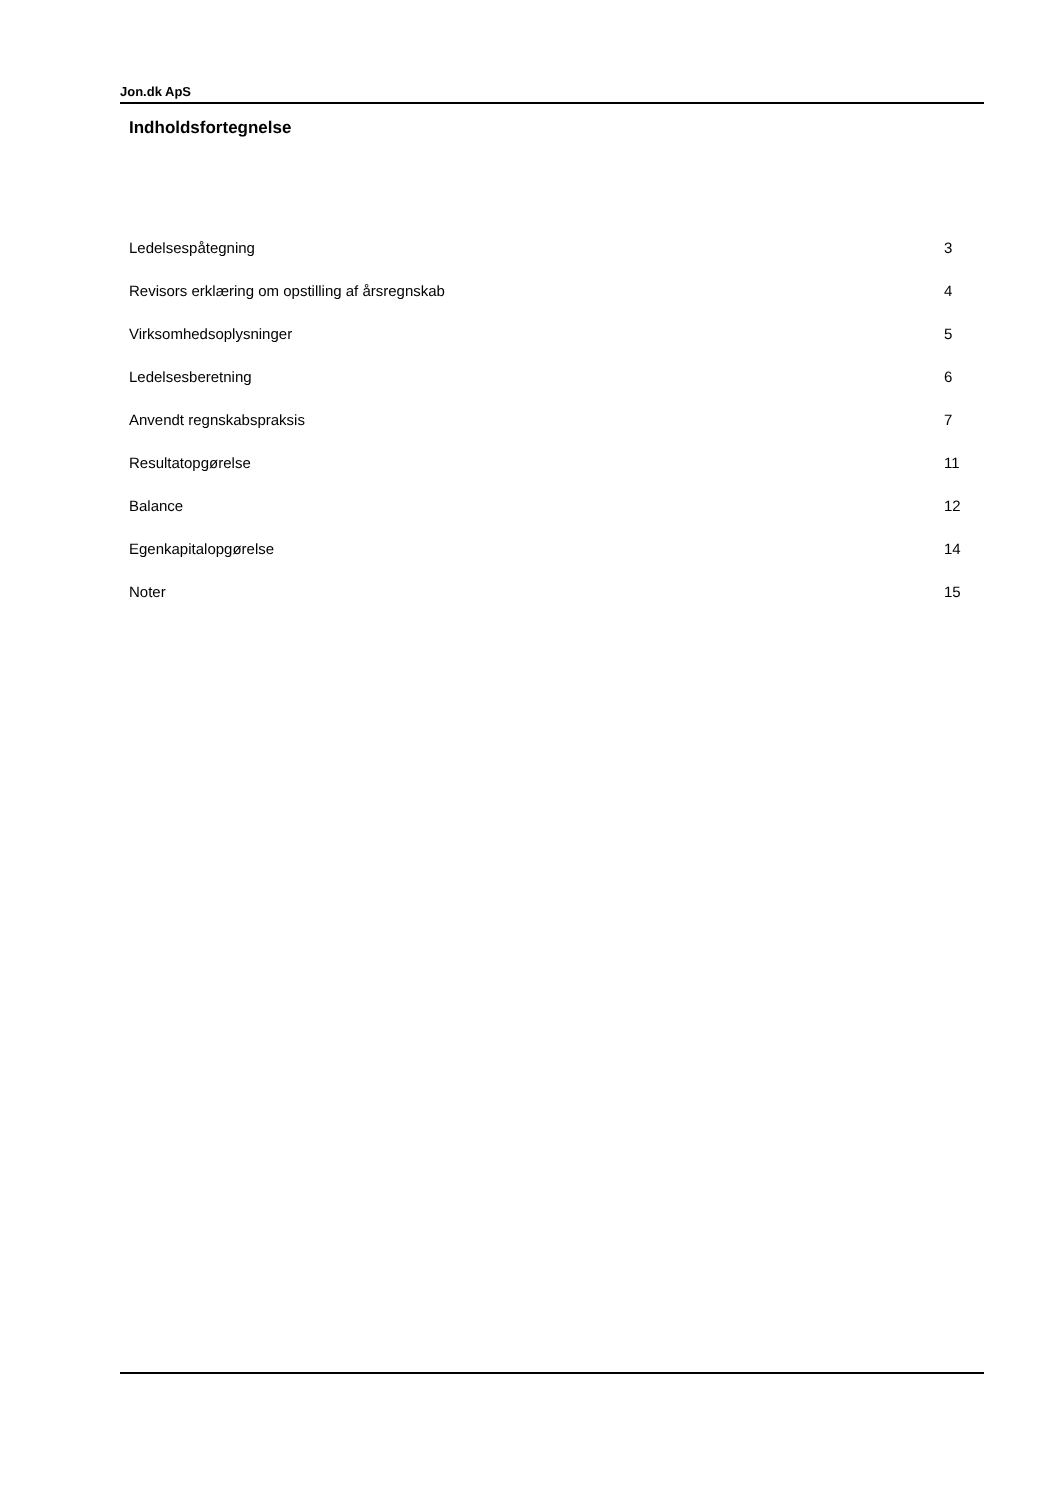Jon.dk ApS
Indholdsfortegnelse
| Ledelsespåtegning | 3 |
| Revisors erklæring om opstilling af årsregnskab | 4 |
| Virksomhedsoplysninger | 5 |
| Ledelsesberetning | 6 |
| Anvendt regnskabspraksis | 7 |
| Resultatopgørelse | 11 |
| Balance | 12 |
| Egenkapitalopgørelse | 14 |
| Noter | 15 |